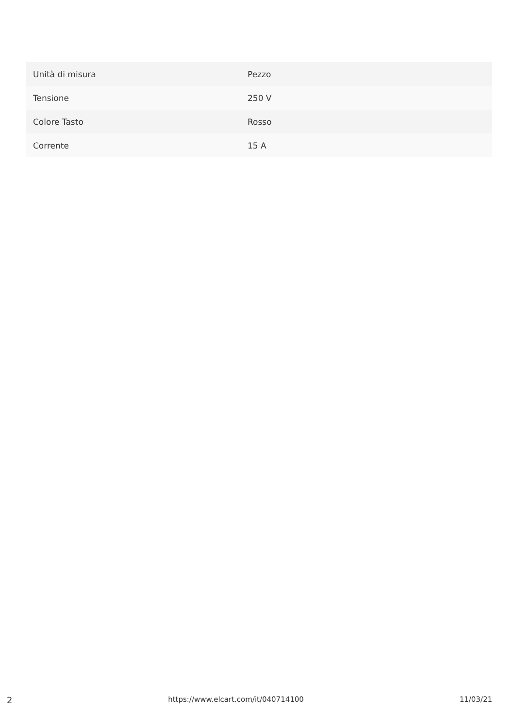| Unità di misura | Pezzo |
| Tensione | 250 V |
| Colore Tasto | Rosso |
| Corrente | 15 A |
2 https://www.elcart.com/it/040714100 11/03/21